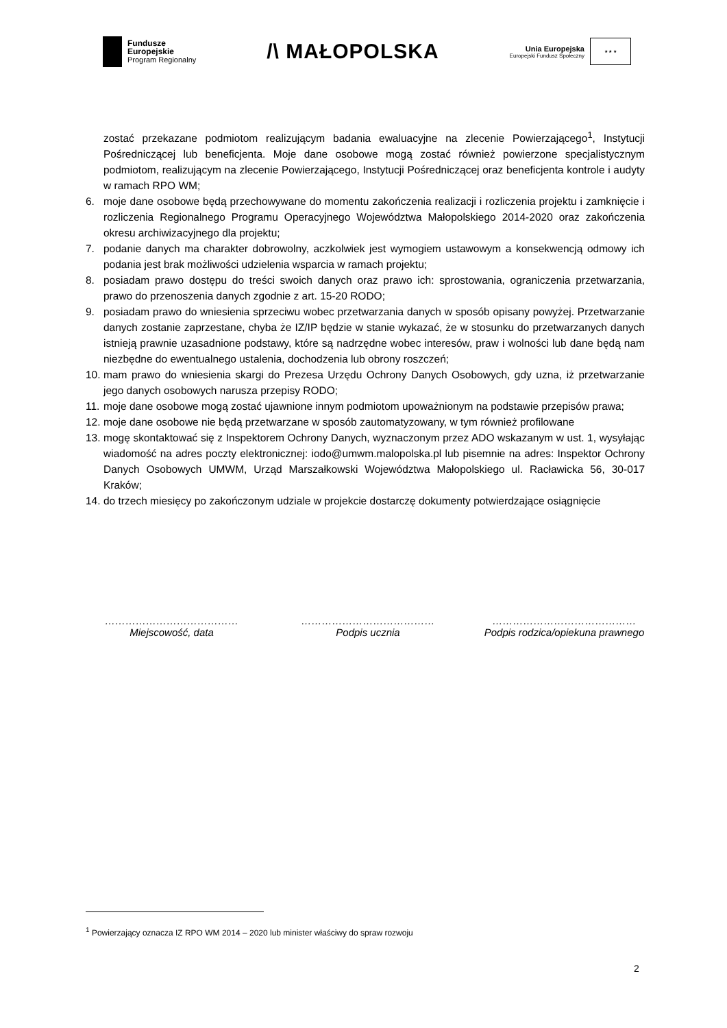Fundusze
Europejskie
Program Regionalny
/\ MAŁOPOLSKA
Unia Europejska
Europejski Fundusz Społeczny
★ ★ ★
zostać przekazane podmiotom realizującym badania ewaluacyjne na zlecenie Powierzającego<sup>1</sup>, Instytucji Pośredniczącej lub beneficjenta. Moje dane osobowe mogą zostać również powierzone specjalistycznym podmiotom, realizującym na zlecenie Powierzającego, Instytucji Pośredniczącej oraz beneficjenta kontrole i audyty w ramach RPO WM;
6. moje dane osobowe będą przechowywane do momentu zakończenia realizacji i rozliczenia projektu i zamknięcie i rozliczenia Regionalnego Programu Operacyjnego Województwa Małopolskiego 2014-2020 oraz zakończenia okresu archiwizacyjnego dla projektu;
7. podanie danych ma charakter dobrowolny, aczkolwiek jest wymogiem ustawowym a konsekwencją odmowy ich podania jest brak możliwości udzielenia wsparcia w ramach projektu;
8. posiadam prawo dostępu do treści swoich danych oraz prawo ich: sprostowania, ograniczenia przetwarzania, prawo do przenoszenia danych zgodnie z art. 15-20 RODO;
9. posiadam prawo do wniesienia sprzeciwu wobec przetwarzania danych w sposób opisany powyżej. Przetwarzanie danych zostanie zaprzestane, chyba że IZ/IP będzie w stanie wykazać, że w stosunku do przetwarzanych danych istnieją prawnie uzasadnione podstawy, które są nadrzędne wobec interesów, praw i wolności lub dane będą nam niezbędne do ewentualnego ustalenia, dochodzenia lub obrony roszczeń;
10.
mam prawo do wniesienia skargi do Prezesa Urzędu Ochrony Danych Osobowych, gdy uzna, iż przetwarzanie jego danych osobowych narusza przepisy RODO;
11.
moje dane osobowe mogą zostać ujawnione innym podmiotom upoważnionym na podstawie przepisów prawa;
12.
moje dane osobowe nie będą przetwarzane w sposób zautomatyzowany, w tym również profilowane
13.
mogę skontaktować się z Inspektorem Ochrony Danych, wyznaczonym przez ADO wskazanym w ust. 1, wysyłając wiadomość na adres poczty elektronicznej: iodo@umwm.malopolska.pl lub pisemnie na adres: Inspektor Ochrony Danych Osobowych UMWM, Urząd Marszałkowski Województwa Małopolskiego ul. Racławicka 56, 30-017 Kraków;
14.
do trzech miesięcy po zakończonym udziale w projekcie dostarczę dokumenty potwierdzające osiągnięcie
…………………………………
Miejscowość, data
…………………………………
Podpis ucznia
……………………………………
Podpis rodzica/opiekuna prawnego
<sup>1</sup> Powierzający oznacza IZ RPO WM 2014 – 2020 lub minister właściwy do spraw rozwoju
2